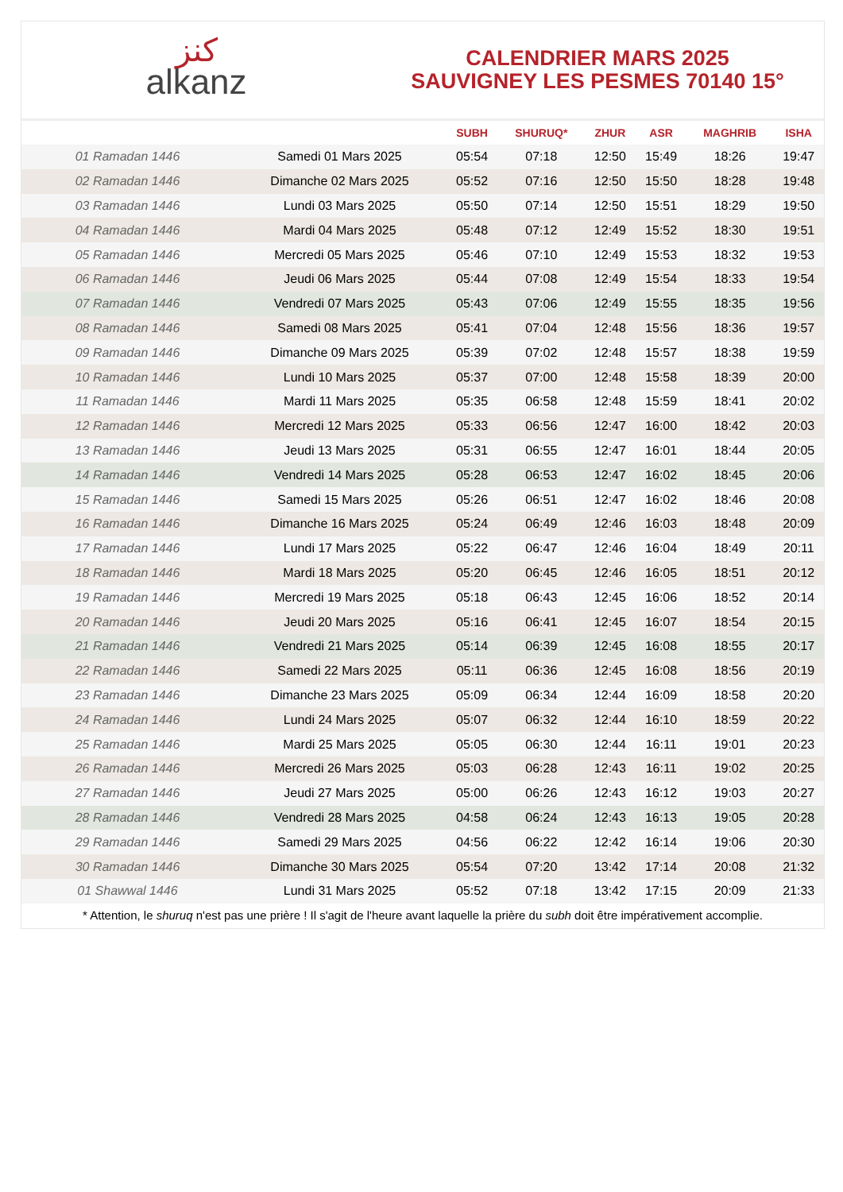ﻛﻨﺰ
alkanz
CALENDRIER MARS 2025
SAUVIGNEY LES PESMES 70140 15°
| | | SUBH | SHURUQ* | ZHUR | ASR | MAGHRIB | ISHA |
| --- | --- | --- | --- | --- | --- | --- | --- |
| 01 Ramadan 1446 | Samedi 01 Mars 2025 | 05:54 | 07:18 | 12:50 | 15:49 | 18:26 | 19:47 |
| 02 Ramadan 1446 | Dimanche 02 Mars 2025 | 05:52 | 07:16 | 12:50 | 15:50 | 18:28 | 19:48 |
| 03 Ramadan 1446 | Lundi 03 Mars 2025 | 05:50 | 07:14 | 12:50 | 15:51 | 18:29 | 19:50 |
| 04 Ramadan 1446 | Mardi 04 Mars 2025 | 05:48 | 07:12 | 12:49 | 15:52 | 18:30 | 19:51 |
| 05 Ramadan 1446 | Mercredi 05 Mars 2025 | 05:46 | 07:10 | 12:49 | 15:53 | 18:32 | 19:53 |
| 06 Ramadan 1446 | Jeudi 06 Mars 2025 | 05:44 | 07:08 | 12:49 | 15:54 | 18:33 | 19:54 |
| 07 Ramadan 1446 | Vendredi 07 Mars 2025 | 05:43 | 07:06 | 12:49 | 15:55 | 18:35 | 19:56 |
| 08 Ramadan 1446 | Samedi 08 Mars 2025 | 05:41 | 07:04 | 12:48 | 15:56 | 18:36 | 19:57 |
| 09 Ramadan 1446 | Dimanche 09 Mars 2025 | 05:39 | 07:02 | 12:48 | 15:57 | 18:38 | 19:59 |
| 10 Ramadan 1446 | Lundi 10 Mars 2025 | 05:37 | 07:00 | 12:48 | 15:58 | 18:39 | 20:00 |
| 11 Ramadan 1446 | Mardi 11 Mars 2025 | 05:35 | 06:58 | 12:48 | 15:59 | 18:41 | 20:02 |
| 12 Ramadan 1446 | Mercredi 12 Mars 2025 | 05:33 | 06:56 | 12:47 | 16:00 | 18:42 | 20:03 |
| 13 Ramadan 1446 | Jeudi 13 Mars 2025 | 05:31 | 06:55 | 12:47 | 16:01 | 18:44 | 20:05 |
| 14 Ramadan 1446 | Vendredi 14 Mars 2025 | 05:28 | 06:53 | 12:47 | 16:02 | 18:45 | 20:06 |
| 15 Ramadan 1446 | Samedi 15 Mars 2025 | 05:26 | 06:51 | 12:47 | 16:02 | 18:46 | 20:08 |
| 16 Ramadan 1446 | Dimanche 16 Mars 2025 | 05:24 | 06:49 | 12:46 | 16:03 | 18:48 | 20:09 |
| 17 Ramadan 1446 | Lundi 17 Mars 2025 | 05:22 | 06:47 | 12:46 | 16:04 | 18:49 | 20:11 |
| 18 Ramadan 1446 | Mardi 18 Mars 2025 | 05:20 | 06:45 | 12:46 | 16:05 | 18:51 | 20:12 |
| 19 Ramadan 1446 | Mercredi 19 Mars 2025 | 05:18 | 06:43 | 12:45 | 16:06 | 18:52 | 20:14 |
| 20 Ramadan 1446 | Jeudi 20 Mars 2025 | 05:16 | 06:41 | 12:45 | 16:07 | 18:54 | 20:15 |
| 21 Ramadan 1446 | Vendredi 21 Mars 2025 | 05:14 | 06:39 | 12:45 | 16:08 | 18:55 | 20:17 |
| 22 Ramadan 1446 | Samedi 22 Mars 2025 | 05:11 | 06:36 | 12:45 | 16:08 | 18:56 | 20:19 |
| 23 Ramadan 1446 | Dimanche 23 Mars 2025 | 05:09 | 06:34 | 12:44 | 16:09 | 18:58 | 20:20 |
| 24 Ramadan 1446 | Lundi 24 Mars 2025 | 05:07 | 06:32 | 12:44 | 16:10 | 18:59 | 20:22 |
| 25 Ramadan 1446 | Mardi 25 Mars 2025 | 05:05 | 06:30 | 12:44 | 16:11 | 19:01 | 20:23 |
| 26 Ramadan 1446 | Mercredi 26 Mars 2025 | 05:03 | 06:28 | 12:43 | 16:11 | 19:02 | 20:25 |
| 27 Ramadan 1446 | Jeudi 27 Mars 2025 | 05:00 | 06:26 | 12:43 | 16:12 | 19:03 | 20:27 |
| 28 Ramadan 1446 | Vendredi 28 Mars 2025 | 04:58 | 06:24 | 12:43 | 16:13 | 19:05 | 20:28 |
| 29 Ramadan 1446 | Samedi 29 Mars 2025 | 04:56 | 06:22 | 12:42 | 16:14 | 19:06 | 20:30 |
| 30 Ramadan 1446 | Dimanche 30 Mars 2025 | 05:54 | 07:20 | 13:42 | 17:14 | 20:08 | 21:32 |
| 01 Shawwal 1446 | Lundi 31 Mars 2025 | 05:52 | 07:18 | 13:42 | 17:15 | 20:09 | 21:33 |
* Attention, le shuruq n'est pas une prière ! Il s'agit de l'heure avant laquelle la prière du subh doit être impérativement accomplie.